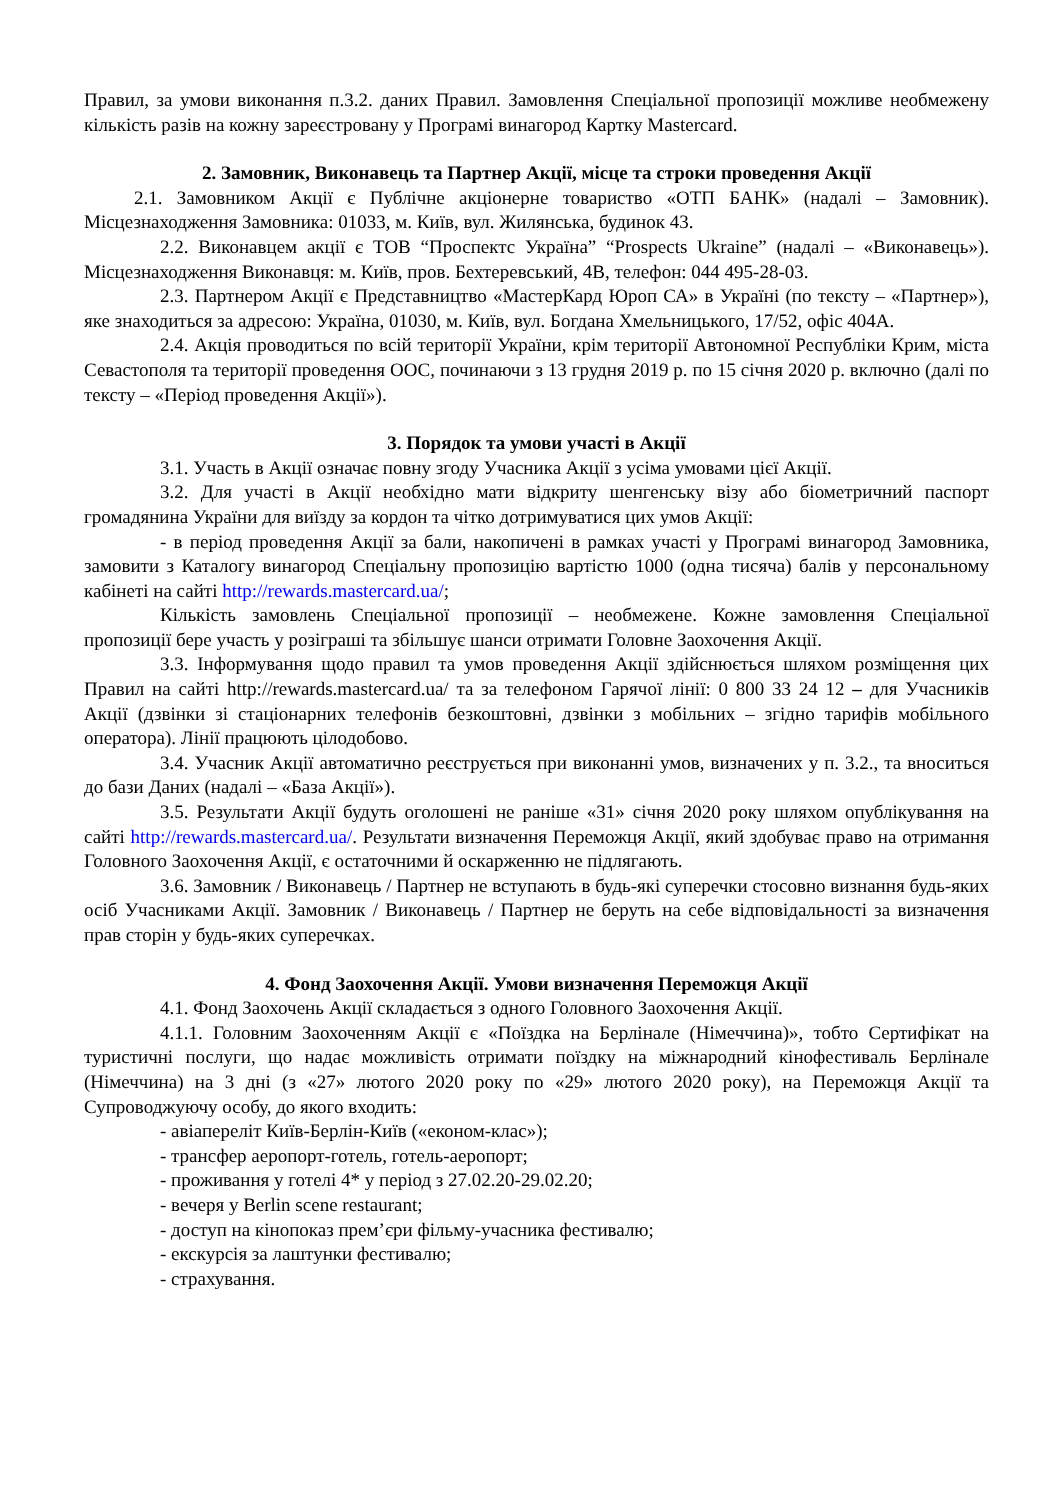Правил, за умови виконання п.3.2. даних Правил. Замовлення Спеціальної пропозиції можливе необмежену кількість разів на кожну зареєстровану у Програмі винагород Картку Mastercard.
2. Замовник, Виконавець та Партнер Акції, місце та строки проведення Акції
2.1. Замовником Акції є Публічне акціонерне товариство «ОТП БАНК» (надалі – Замовник). Місцезнаходження Замовника: 01033, м. Київ, вул. Жилянська, будинок 43.
2.2. Виконавцем акції є ТОВ “Проспектс Україна” “Prospects Ukraine” (надалі – «Виконавець»). Місцезнаходження Виконавця: м. Київ, пров. Бехтеревський, 4В, телефон: 044 495-28-03.
2.3. Партнером Акції є Представництво «МастерКард Юроп СА» в Україні (по тексту – «Партнер»), яке знаходиться за адресою: Україна, 01030, м. Київ, вул. Богдана Хмельницького, 17/52, офіс 404А.
2.4. Акція проводиться по всій території України, крім території Автономної Республіки Крим, міста Севастополя та території проведення ООС, починаючи з 13 грудня 2019 р. по 15 січня 2020 р. включно (далі по тексту – «Період проведення Акції»).
3. Порядок та умови участі в Акції
3.1. Участь в Акції означає повну згоду Учасника Акції з усіма умовами цієї Акції.
3.2. Для участі в Акції необхідно мати відкриту шенгенську візу або біометричний паспорт громадянина України для виїзду за кордон та чітко дотримуватися цих умов Акції:
- в період проведення Акції за бали, накопичені в рамках участі у Програмі винагород Замовника, замовити з Каталогу винагород Спеціальну пропозицію вартістю 1000 (одна тисяча) балів у персональному кабінеті на сайті http://rewards.mastercard.ua/;
Кількість замовлень Спеціальної пропозиції – необмежене. Кожне замовлення Спеціальної пропозиції бере участь у розіграші та збільшує шанси отримати Головне Заохочення Акції.
3.3. Інформування щодо правил та умов проведення Акції здійснюється шляхом розміщення цих Правил на сайті http://rewards.mastercard.ua/ та за телефоном Гарячої лінії: 0 800 33 24 12 – для Учасників Акції (дзвінки зі стаціонарних телефонів безкоштовні, дзвінки з мобільних – згідно тарифів мобільного оператора). Лінії працюють цілодобово.
3.4. Учасник Акції автоматично реєструється при виконанні умов, визначених у п. 3.2., та вноситься до бази Даних (надалі – «База Акції»).
3.5. Результати Акції будуть оголошені не раніше «31» січня 2020 року шляхом опублікування на сайті http://rewards.mastercard.ua/. Результати визначення Переможця Акції, який здобуває право на отримання Головного Заохочення Акції, є остаточними й оскарженню не підлягають.
3.6. Замовник / Виконавець / Партнер не вступають в будь-які суперечки стосовно визнання будь-яких осіб Учасниками Акції. Замовник / Виконавець / Партнер не беруть на себе відповідальності за визначення прав сторін у будь-яких суперечках.
4. Фонд Заохочення Акції. Умови визначення Переможця Акції
4.1. Фонд Заохочень Акції складається з одного Головного Заохочення Акції.
4.1.1. Головним Заохоченням Акції є «Поїздка на Берлінале (Німеччина)», тобто Сертифікат на туристичні послуги, що надає можливість отримати поїздку на міжнародний кінофестиваль Берлінале (Німеччина) на 3 дні (з «27» лютого 2020 року по «29» лютого 2020 року), на Переможця Акції та Супроводжуючу особу, до якого входить:
- авіапереліт Київ-Берлін-Київ («економ-клас»);
- трансфер аеропорт-готель, готель-аеропорт;
- проживання у готелі 4* у період з 27.02.20-29.02.20;
- вечеря у Berlin scene restaurant;
- доступ на кінопоказ прем’єри фільму-учасника фестивалю;
- екскурсія за лаштунки фестивалю;
- страхування.